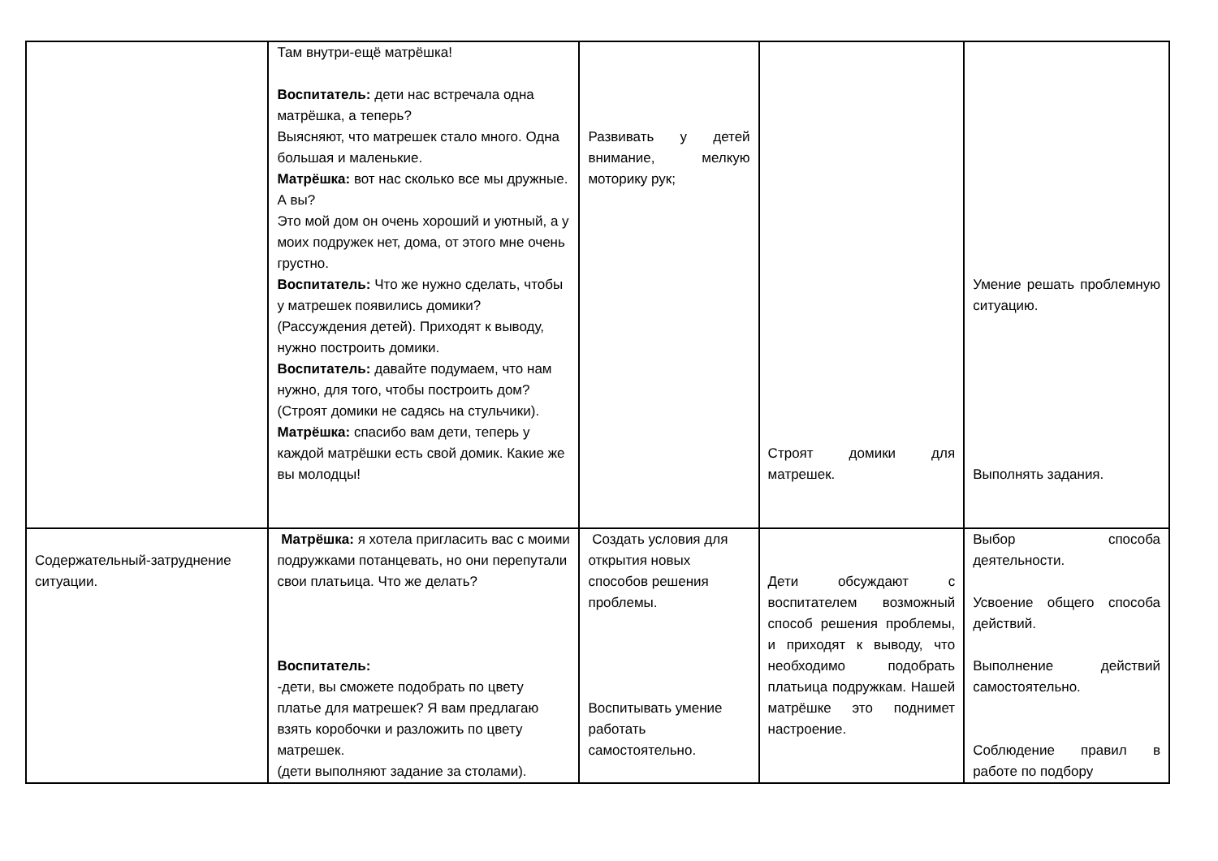| | Там внутри-ещё матрёшка! Воспитатель: дети нас встречала одна матрёшка, а теперь? Выясняют, что матрешек стало много. Одна большая и маленькие. Матрёшка: вот нас сколько все мы дружные. А вы? Это мой дом он очень хороший и уютный, а у моих подружек нет, дома, от этого мне очень грустно. Воспитатель: Что же нужно сделать, чтобы у матрешек появились домики? (Рассуждения детей). Приходят к выводу, нужно построить домики. Воспитатель: давайте подумаем, что нам нужно, для того, чтобы построить дом? (Строят домики не садясь на стульчики). Матрёшка: спасибо вам дети, теперь у каждой матрёшки есть свой домик. Какие же вы молодцы! | Развивать у детей внимание, мелкую моторику рук; | Строят домики для матрешек. | Умение решать проблемную ситуацию. Выполнять задания. |
| Содержательный-затруднение ситуации. | Матрёшка: я хотела пригласить вас с моими подружками потанцевать, но они перепутали свои платьица. Что же делать? Воспитатель: -дети, вы сможете подобрать по цвету платье для матрешек? Я вам предлагаю взять коробочки и разложить по цвету матрешек. (дети выполняют задание за столами). | Создать условия для открытия новых способов решения проблемы. Воспитывать умение работать самостоятельно. | Дети обсуждают с воспитателем возможный способ решения проблемы, и приходят к выводу, что необходимо подобрать платьица подружкам. Нашей матрёшке это поднимет настроение. | Выбор способа деятельности. Усвоение общего способа действий. Выполнение действий самостоятельно. Соблюдение правил в работе по подбору |